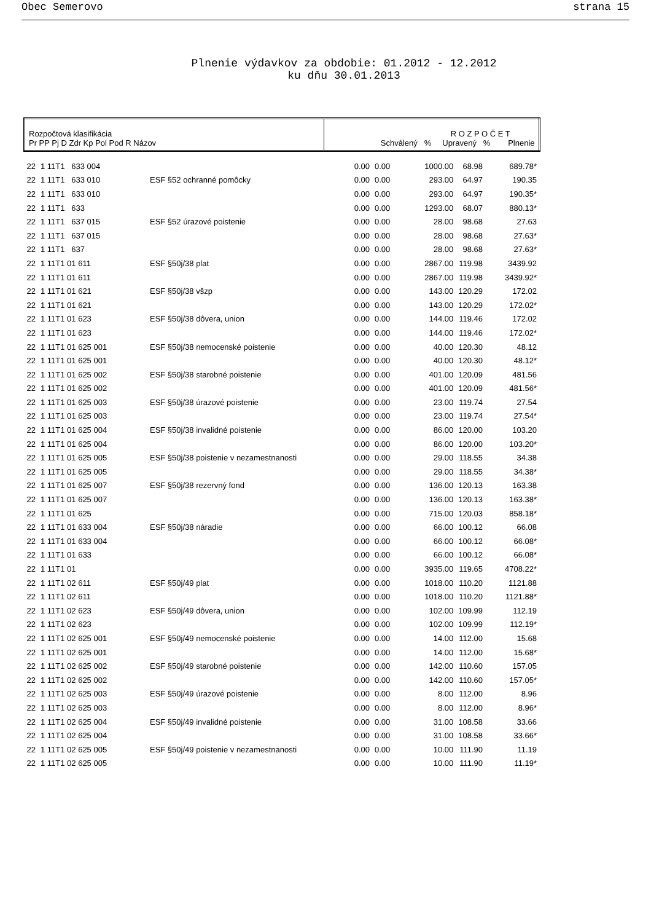Obec Semerovo strana 15
Plnenie výdavkov za obdobie: 01.2012 - 12.2012
ku dňu 30.01.2013
| Rozpočtová klasifikácia Pr PP Pj D Zdr Kp Pol Pod R Názov | | | R O Z P O Č E T Schválený % Upravený % Plnenie | | | | |
| --- | --- | --- | --- | --- | --- | --- | --- |
| 22 | 1 11T1 633 004 | | 0.00 | 0.00 | 1000.00 | 68.98 | 689.78* |
| 22 | 1 11T1 633 010 | ESF §52 ochranné pomôcky | 0.00 | 0.00 | 293.00 | 64.97 | 190.35 |
| 22 | 1 11T1 633 010 | | 0.00 | 0.00 | 293.00 | 64.97 | 190.35* |
| 22 | 1 11T1 633 | | 0.00 | 0.00 | 1293.00 | 68.07 | 880.13* |
| 22 | 1 11T1 637 015 | ESF §52 úrazové poistenie | 0.00 | 0.00 | 28.00 | 98.68 | 27.63 |
| 22 | 1 11T1 637 015 | | 0.00 | 0.00 | 28.00 | 98.68 | 27.63* |
| 22 | 1 11T1 637 | | 0.00 | 0.00 | 28.00 | 98.68 | 27.63* |
| 22 | 1 11T1 01 611 | ESF §50j/38 plat | 0.00 | 0.00 | 2867.00 | 119.98 | 3439.92 |
| 22 | 1 11T1 01 611 | | 0.00 | 0.00 | 2867.00 | 119.98 | 3439.92* |
| 22 | 1 11T1 01 621 | ESF §50j/38 všzp | 0.00 | 0.00 | 143.00 | 120.29 | 172.02 |
| 22 | 1 11T1 01 621 | | 0.00 | 0.00 | 143.00 | 120.29 | 172.02* |
| 22 | 1 11T1 01 623 | ESF §50j/38 dôvera, union | 0.00 | 0.00 | 144.00 | 119.46 | 172.02 |
| 22 | 1 11T1 01 623 | | 0.00 | 0.00 | 144.00 | 119.46 | 172.02* |
| 22 | 1 11T1 01 625 001 | ESF §50j/38 nemocenské poistenie | 0.00 | 0.00 | 40.00 | 120.30 | 48.12 |
| 22 | 1 11T1 01 625 001 | | 0.00 | 0.00 | 40.00 | 120.30 | 48.12* |
| 22 | 1 11T1 01 625 002 | ESF §50j/38 starobné poistenie | 0.00 | 0.00 | 401.00 | 120.09 | 481.56 |
| 22 | 1 11T1 01 625 002 | | 0.00 | 0.00 | 401.00 | 120.09 | 481.56* |
| 22 | 1 11T1 01 625 003 | ESF §50j/38 úrazové poistenie | 0.00 | 0.00 | 23.00 | 119.74 | 27.54 |
| 22 | 1 11T1 01 625 003 | | 0.00 | 0.00 | 23.00 | 119.74 | 27.54* |
| 22 | 1 11T1 01 625 004 | ESF §50j/38 invalidné poistenie | 0.00 | 0.00 | 86.00 | 120.00 | 103.20 |
| 22 | 1 11T1 01 625 004 | | 0.00 | 0.00 | 86.00 | 120.00 | 103.20* |
| 22 | 1 11T1 01 625 005 | ESF §50j/38 poistenie v nezamestnanosti | 0.00 | 0.00 | 29.00 | 118.55 | 34.38 |
| 22 | 1 11T1 01 625 005 | | 0.00 | 0.00 | 29.00 | 118.55 | 34.38* |
| 22 | 1 11T1 01 625 007 | ESF §50j/38 rezervný fond | 0.00 | 0.00 | 136.00 | 120.13 | 163.38 |
| 22 | 1 11T1 01 625 007 | | 0.00 | 0.00 | 136.00 | 120.13 | 163.38* |
| 22 | 1 11T1 01 625 | | 0.00 | 0.00 | 715.00 | 120.03 | 858.18* |
| 22 | 1 11T1 01 633 004 | ESF §50j/38 náradie | 0.00 | 0.00 | 66.00 | 100.12 | 66.08 |
| 22 | 1 11T1 01 633 004 | | 0.00 | 0.00 | 66.00 | 100.12 | 66.08* |
| 22 | 1 11T1 01 633 | | 0.00 | 0.00 | 66.00 | 100.12 | 66.08* |
| 22 | 1 11T1 01 | | 0.00 | 0.00 | 3935.00 | 119.65 | 4708.22* |
| 22 | 1 11T1 02 611 | ESF §50j/49 plat | 0.00 | 0.00 | 1018.00 | 110.20 | 1121.88 |
| 22 | 1 11T1 02 611 | | 0.00 | 0.00 | 1018.00 | 110.20 | 1121.88* |
| 22 | 1 11T1 02 623 | ESF §50j/49 dôvera, union | 0.00 | 0.00 | 102.00 | 109.99 | 112.19 |
| 22 | 1 11T1 02 623 | | 0.00 | 0.00 | 102.00 | 109.99 | 112.19* |
| 22 | 1 11T1 02 625 001 | ESF §50j/49 nemocenské poistenie | 0.00 | 0.00 | 14.00 | 112.00 | 15.68 |
| 22 | 1 11T1 02 625 001 | | 0.00 | 0.00 | 14.00 | 112.00 | 15.68* |
| 22 | 1 11T1 02 625 002 | ESF §50j/49 starobné poistenie | 0.00 | 0.00 | 142.00 | 110.60 | 157.05 |
| 22 | 1 11T1 02 625 002 | | 0.00 | 0.00 | 142.00 | 110.60 | 157.05* |
| 22 | 1 11T1 02 625 003 | ESF §50j/49 úrazové poistenie | 0.00 | 0.00 | 8.00 | 112.00 | 8.96 |
| 22 | 1 11T1 02 625 003 | | 0.00 | 0.00 | 8.00 | 112.00 | 8.96* |
| 22 | 1 11T1 02 625 004 | ESF §50j/49 invalidné poistenie | 0.00 | 0.00 | 31.00 | 108.58 | 33.66 |
| 22 | 1 11T1 02 625 004 | | 0.00 | 0.00 | 31.00 | 108.58 | 33.66* |
| 22 | 1 11T1 02 625 005 | ESF §50j/49 poistenie v nezamestnanosti | 0.00 | 0.00 | 10.00 | 111.90 | 11.19 |
| 22 | 1 11T1 02 625 005 | | 0.00 | 0.00 | 10.00 | 111.90 | 11.19* |